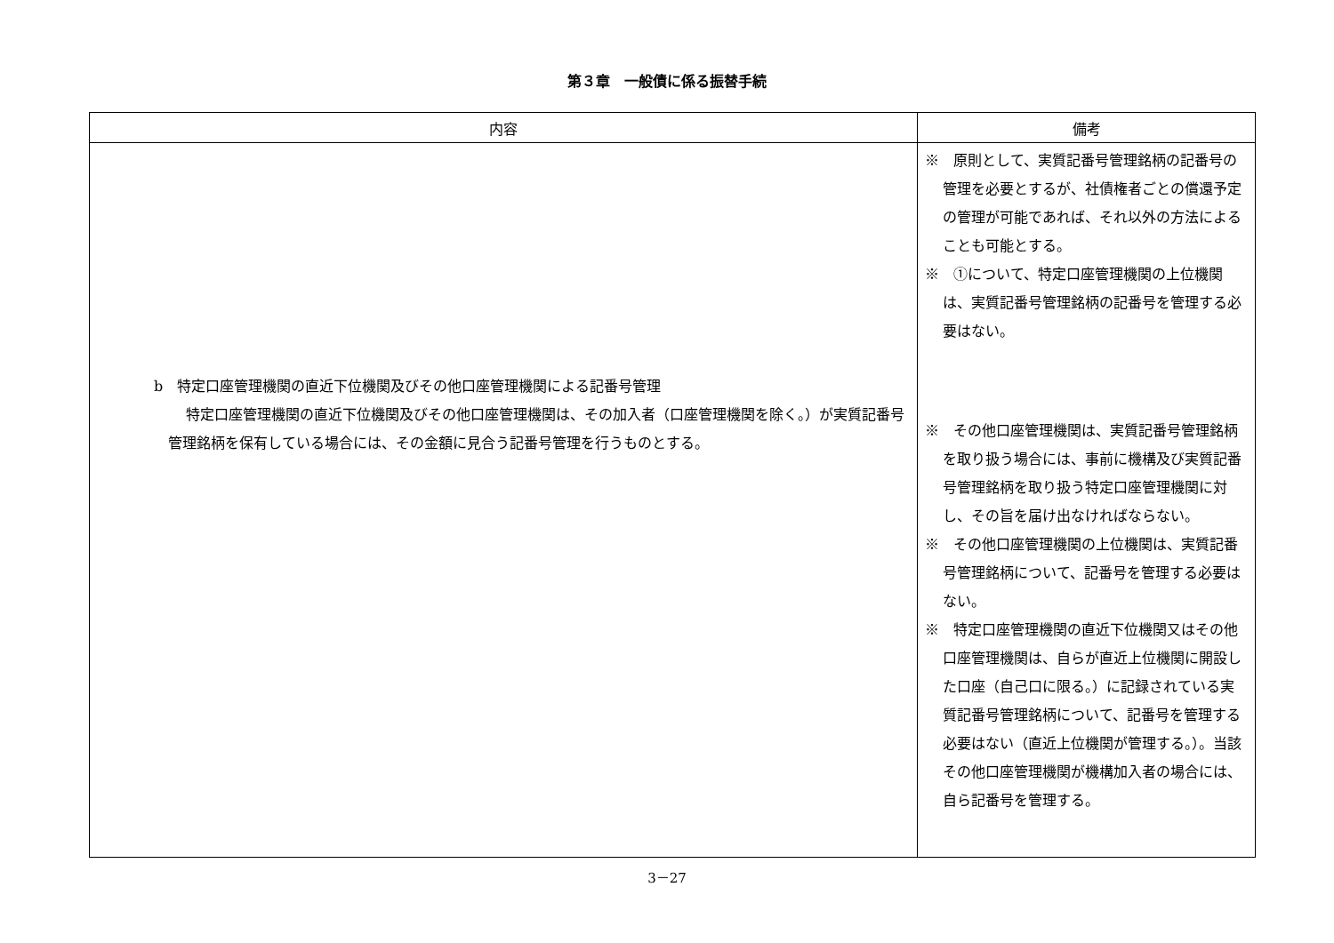第３章　一般債に係る振替手続
| 内容 | 備考 |
| --- | --- |
| b 特定口座管理機関の直近下位機関及びその他口座管理機関による記番号管理 特定口座管理機関の直近下位機関及びその他口座管理機関は、その加入者（口座管理機関を除く。）が実質記番号管理銘柄を保有している場合には、その金額に見合う記番号管理を行うものとする。 | ※ 原則として、実質記番号管理銘柄の記番号の管理を必要とするが、社債権者ごとの償還予定の管理が可能であれば、それ以外の方法によることも可能とする。 ※ ①について、特定口座管理機関の上位機関は、実質記番号管理銘柄の記番号を管理する必要はない。 ※ その他口座管理機関は、実質記番号管理銘柄を取り扱う場合には、事前に機構及び実質記番号管理銘柄を取り扱う特定口座管理機関に対し、その旨を届け出なければならない。 ※ その他口座管理機関の上位機関は、実質記番号管理銘柄について、記番号を管理する必要はない。 ※ 特定口座管理機関の直近下位機関又はその他口座管理機関は、自らが直近上位機関に開設した口座（自己口に限る。）に記録されている実質記番号管理銘柄について、記番号を管理する必要はない（直近上位機関が管理する。）。当該その他口座管理機関が機構加入者の場合には、自ら記番号を管理する。 |
3－27